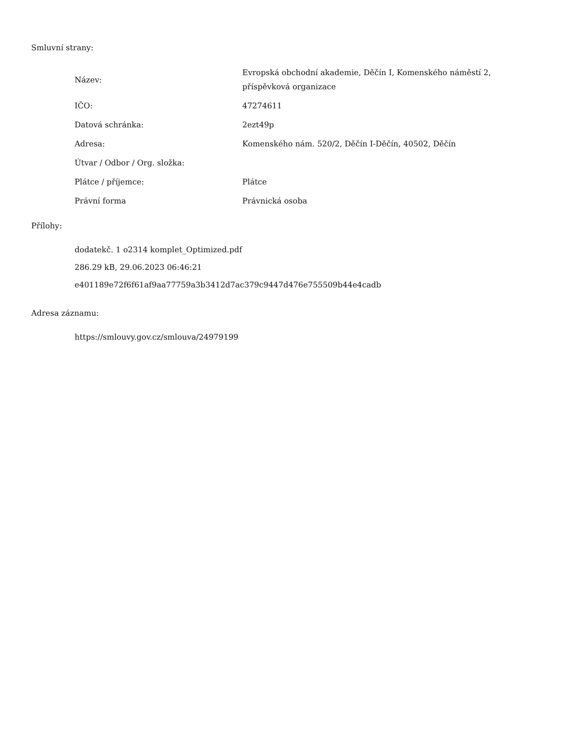Smluvní strany:
| Název: | Evropská obchodní akademie, Děčín I, Komenského náměstí 2, příspěvková organizace |
| IČO: | 47274611 |
| Datová schránka: | 2ezt49p |
| Adresa: | Komenského nám. 520/2, Děčín I-Děčín, 40502, Děčín |
| Útvar / Odbor / Org. složka: | |
| Plátce / příjemce: | Plátce |
| Právní forma | Právnická osoba |
Přílohy:
dodatekč. 1 o2314 komplet_Optimized.pdf
286.29 kB, 29.06.2023 06:46:21
e401189e72f6f61af9aa77759a3b3412d7ac379c9447d476e755509b44e4cadb
Adresa záznamu:
https://smlouvy.gov.cz/smlouva/24979199